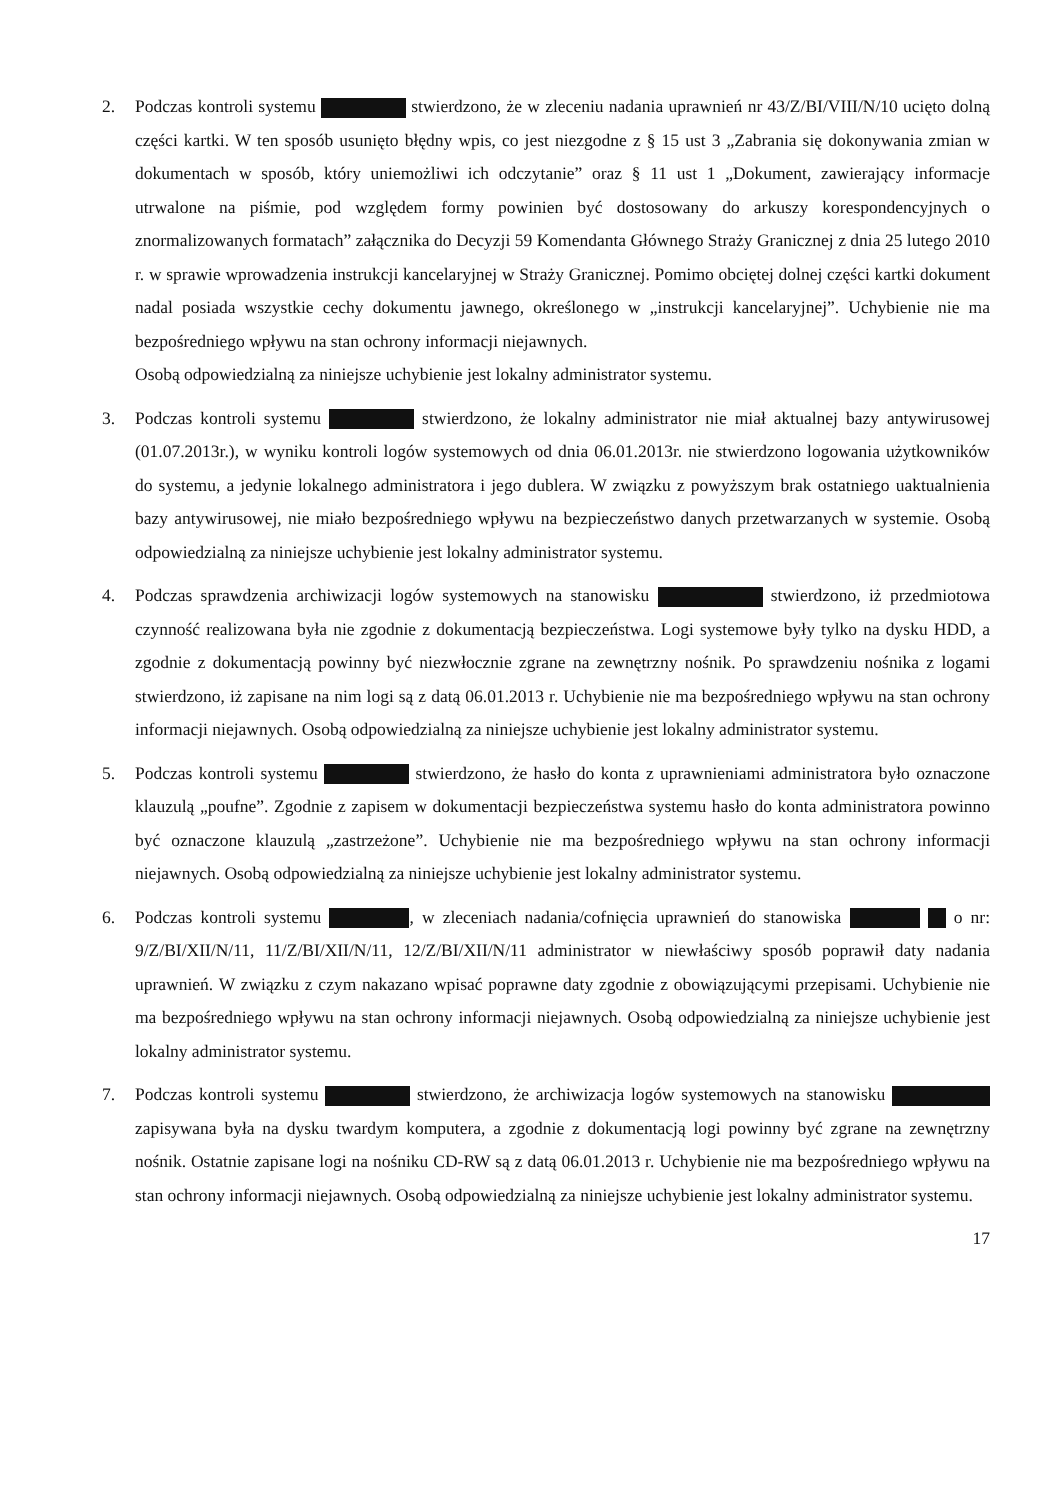2. Podczas kontroli systemu stwierdzono, że w zleceniu nadania uprawnień nr 43/Z/BI/VIII/N/10 ucięto dolną części kartki. W ten sposób usunięto błędny wpis, co jest niezgodne z § 15 ust 3 „Zabrania się dokonywania zmian w dokumentach w sposób, który uniemożliwi ich odczytanie” oraz § 11 ust 1 „Dokument, zawierający informacje utrwalone na piśmie, pod względem formy powinien być dostosowany do arkuszy korespondencyjnych o znormalizowanych formatach” załącznika do Decyzji 59 Komendanta Głównego Straży Granicznej z dnia 25 lutego 2010 r. w sprawie wprowadzenia instrukcji kancelaryjnej w Straży Granicznej. Pomimo obciętej dolnej części kartki dokument nadal posiada wszystkie cechy dokumentu jawnego, określonego w „instrukcji kancelaryjnej”. Uchybienie nie ma bezpośredniego wpływu na stan ochrony informacji niejawnych.
Osobą odpowiedzialną za niniejsze uchybienie jest lokalny administrator systemu.
3. Podczas kontroli systemu stwierdzono, że lokalny administrator nie miał aktualnej bazy antywirusowej (01.07.2013r.), w wyniku kontroli logów systemowych od dnia 06.01.2013r. nie stwierdzono logowania użytkowników do systemu, a jedynie lokalnego administratora i jego dublera. W związku z powyższym brak ostatniego uaktualnienia bazy antywirusowej, nie miało bezpośredniego wpływu na bezpieczeństwo danych przetwarzanych w systemie. Osobą odpowiedzialną za niniejsze uchybienie jest lokalny administrator systemu.
4. Podczas sprawdzenia archiwizacji logów systemowych na stanowisku stwierdzono, iż przedmiotowa czynność realizowana była nie zgodnie z dokumentacją bezpieczeństwa. Logi systemowe były tylko na dysku HDD, a zgodnie z dokumentacją powinny być niezwłocznie zgrane na zewnętrzny nośnik. Po sprawdzeniu nośnika z logami stwierdzono, iż zapisane na nim logi są z datą 06.01.2013 r. Uchybienie nie ma bezpośredniego wpływu na stan ochrony informacji niejawnych. Osobą odpowiedzialną za niniejsze uchybienie jest lokalny administrator systemu.
5. Podczas kontroli systemu stwierdzono, że hasło do konta z uprawnieniami administratora było oznaczone klauzulą „poufne”. Zgodnie z zapisem w dokumentacji bezpieczeństwa systemu hasło do konta administratora powinno być oznaczone klauzulą „zastrzeżone”. Uchybienie nie ma bezpośredniego wpływu na stan ochrony informacji niejawnych. Osobą odpowiedzialną za niniejsze uchybienie jest lokalny administrator systemu.
6. Podczas kontroli systemu , w zleceniach nadania/cofnięcia uprawnień do stanowiska o nr: 9/Z/BI/XII/N/11, 11/Z/BI/XII/N/11, 12/Z/BI/XII/N/11 administrator w niewłaściwy sposób poprawił daty nadania uprawnień. W związku z czym nakazano wpisać poprawne daty zgodnie z obowiązującymi przepisami. Uchybienie nie ma bezpośredniego wpływu na stan ochrony informacji niejawnych. Osobą odpowiedzialną za niniejsze uchybienie jest lokalny administrator systemu.
7. Podczas kontroli systemu stwierdzono, że archiwizacja logów systemowych na stanowisku zapisywana była na dysku twardym komputera, a zgodnie z dokumentacją logi powinny być zgrane na zewnętrzny nośnik. Ostatnie zapisane logi na nośniku CD-RW są z datą 06.01.2013 r. Uchybienie nie ma bezpośredniego wpływu na stan ochrony informacji niejawnych. Osobą odpowiedzialną za niniejsze uchybienie jest lokalny administrator systemu.
17